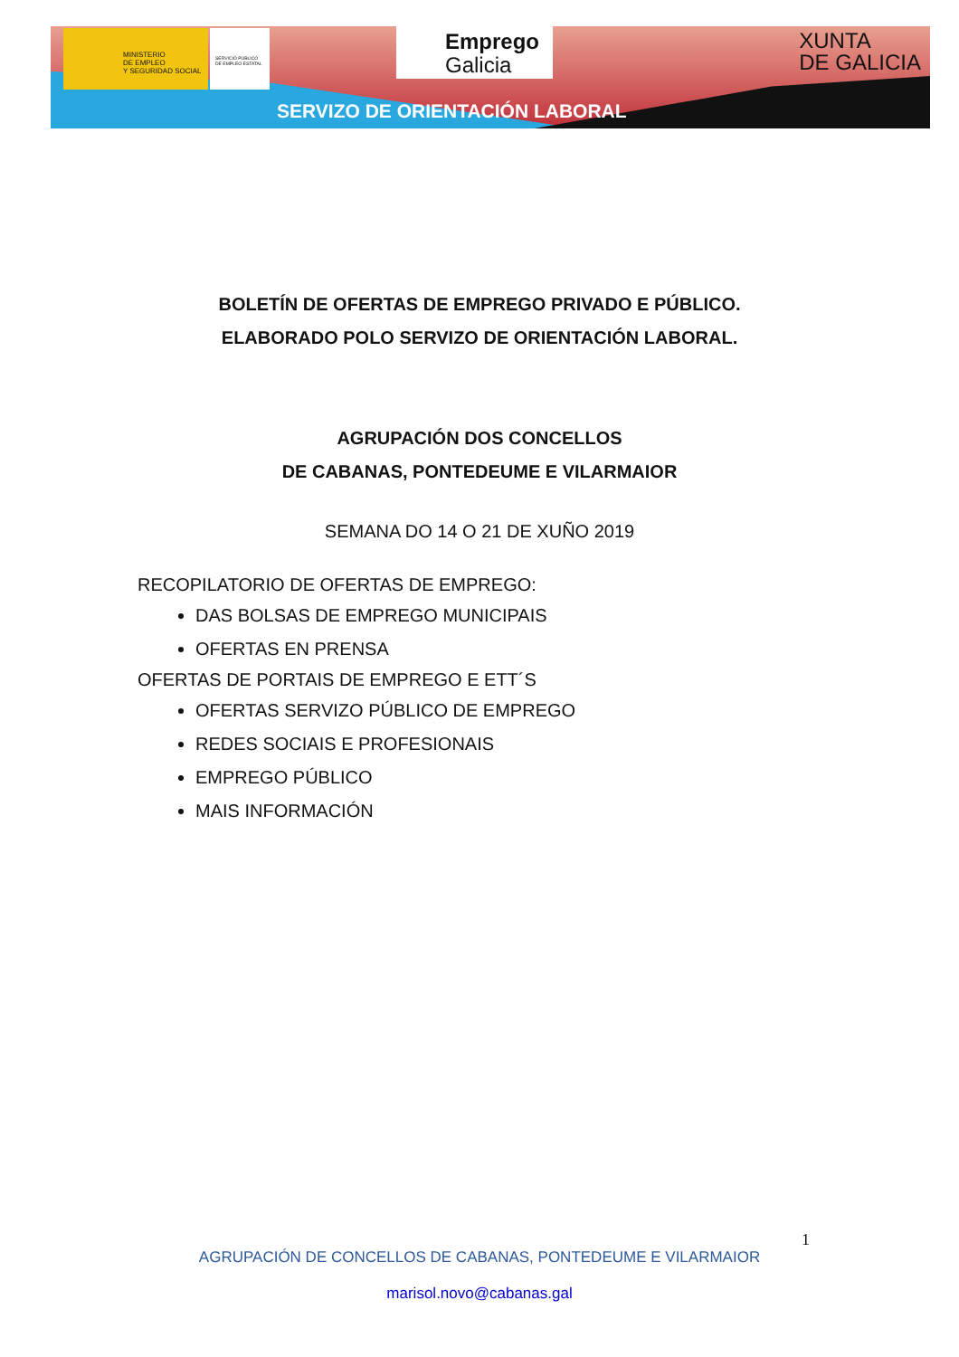MINISTERIO
DE EMPLEO
Y SEGURIDAD SOCIAL
SERVICIO PÚBLICO DE EMPLEO ESTATAL
Emprego
Galicia
XUNTA
DE GALICIA
SERVIZO DE ORIENTACIÓN LABORAL
BOLETÍN DE OFERTAS DE EMPREGO PRIVADO E PÚBLICO.
ELABORADO POLO SERVIZO DE ORIENTACIÓN LABORAL.
AGRUPACIÓN DOS CONCELLOS
DE CABANAS, PONTEDEUME E VILARMAIOR
SEMANA DO 14 O 21 DE XUÑO 2019
RECOPILATORIO DE OFERTAS DE EMPREGO:
DAS BOLSAS DE EMPREGO MUNICIPAIS
OFERTAS EN PRENSA
OFERTAS DE PORTAIS DE EMPREGO E ETT´S
OFERTAS SERVIZO PÚBLICO DE EMPREGO
REDES SOCIAIS E PROFESIONAIS
EMPREGO PÚBLICO
MAIS INFORMACIÓN
1
AGRUPACIÓN DE CONCELLOS DE CABANAS, PONTEDEUME E VILARMAIOR
marisol.novo@cabanas.gal